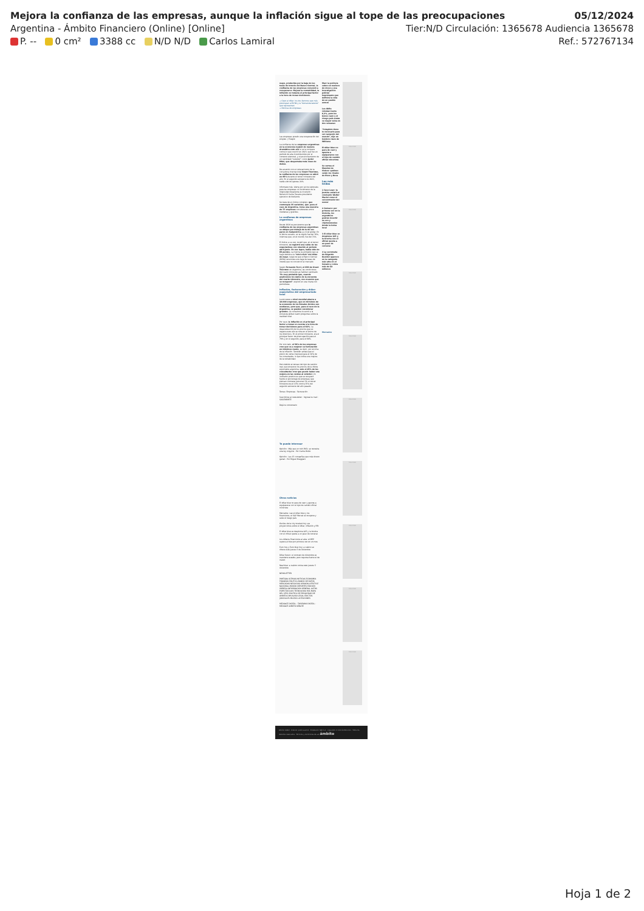Mejora la confianza de las empresas, aunque la inflación sigue al tope de las preocupaciones 05/12/2024
Argentina - Ámbito Financiero (Online) [Online] Tier:N/D Circulación: 1365678 Audiencia 1365678
P. -- 0 cm² 3388 cc N/D N/D Carlos Lamiral Ref.: 572767134
mayo, producida por la baja de las tasas de interés del Banco Central, la confianza de las empresas comenzó a recuperarse. Mejora la rentabilidad, la inflación es todavía el principal factor a la hora de tomar decisiones.
→ Cepo al dólar: los dos factores que más preocupan al BCRA y la "demanda latente" que representan
→ Noticias de empresas
Las empresas prevén una recuperación del empleo. | Freepik
La confianza de las empresas argentinas en la economía mejoró de manera dramática este año si se la compara contra lo que ocurrió en 2023, que fue un período de alta incertidumbre por el contexto electoral, y el posicionamiento de un candidato "outsider", como Javier Milei, que despertaba toda clase de dudas.
De acuerdo con un relevamiento de la consultora internacional Grant Thornton, la confianza de las empresas se ubicó en 65% durante el tercer trimestre del año. En el segundo semestre de 2023, había sido de apenas 24%.
Informate más: Alerta por juicios laborales para las empresas: el incremento de la litigiosidad desalienta la inversión · Renunció Carlos Tavares presidente ejecutivo de Stellantis
Se trata de un índice complejo, que contempla 35 variables, que -para el caso de Argentina- toma una muestra de 77 empresas consideradas entre medianas y grandes.
La confianza de empresas argentinas
Desde 2020 es persistente que la confianza de las empresas argentinas se ubique por debajo de la de sus pares en Sudamérica y a nivel global. En el último estudio, en la región fue del 76%, mientras que, en el mundo, fue del 74%.
El índice, a su vez, reveló que, en el tercer trimestre, se registró una caída de las expectativas con relación al período abril-junio. En ese lapso, había sido de 69 puntos. La merma es probable que se haya debido a la "mini crisis" del dólar de mayo, luego de que el Banco Central (BCRA) anunciara una baja de tasas de interés que no convenció al mercado.
Según Fernando Furci, el CEO de Grant Thornton en Argentina, las condiciones del cuarto trimestre ya habrían cambiado. "Es muy probable que, cuando analicemos los datos de la encuesta del cuarto trimestre, nos muestre que se recuperó", explicó en una charla con periodistas.
Inflación, facturación y dólar: expectativa del empresariado local
La encuesta a nivel mundial abarca a 10.000 empresas, que en términos de la economía de los Estados Unidos son medianas, pero que, para el caso de la Argentina, se pueden considerar grandes. La consultora le sumó a la encuesta global cuatro preguntas sobre la realidad local.
Por caso, la inflación es el principal factor a tomar en cuenta a la hora de tomar decisiones para el 62%. La desaceleración de los precios que se registra este año se nota en el ánimo de los directivos. En el primer trimestre, era el principal factor de preocupación para el 70% y en el segundo, para el 69%.
Por otro lado, el 56% de las empresas cree que va a mejorar su facturación en términos reales, es decir, por encima de la inflación. También señala que el precio de venta mejorará para el 38% de los consultados, lo que indica una mejora de la rentabilidad.
Pero debido al retraso del tipo de cambio real, que encarece los precios de la oferta exportable argentina, solo el 25% de los consultados cree que puede haber una mejora en las ventas al exterior. Un indicador positivo es que se recuperó fuerte el porcentaje de empresas que piensan contratar personal. En el tercer trimestre era el 43% contra 35% del segundo semestre del año pasado.
Temas: Empresas · Facturación
Suscribirse al newsletter · Ingresá tu mail · SUSCRIBIRTE
Dejá tu comentario
Te puede interesar
Opinión · Más que un mini RIGI, se necesita una ley mipyme · Por Carlos Roiko
Opinión · Las 15 compañías que más dinero ganan · Por Miguel Braggiani
Otras noticias
El dólar blue no para de caer y apunta a equipararse con el tipo de cambio oficial minorista
Mercados: cae el dólar blue y los financieros, el S&P Merval se recupera y sube el riesgo país
Gurúes de la city revelan hoy sus proyecciones sobre el dólar, inflación y PBI
El dólar blue se desploma $25 y la brecha con el oficial queda a un paso de cerrarse
Los dólares financieros al alza: el MEP supera al blue por primera vez en un mes
Euro hoy y Euro blue hoy: a cuánto se ofrece este jueves 5 de diciembre
Dólar futuro: el contrato de diciembre se mantiene estable, pero repunta fuerte el de marzo
Real blue: a cuánto cotiza este jueves 5 diciembre
NEWSLETTER
PORTADA ÚLTIMAS NOTICIAS ECONOMÍA FINANZAS POLÍTICA BANCO DE DATOS MERCADOS NEGOCIOS OPINIÓN LIFESTYLE NACIONAL MUNDO DEPORTES EDICIÓN IMPRESA INFORMACIÓN GENERAL AUTOS ESPECTÁCULOS TECNOLOGÍA RSS MAPA DEL SITIO POLÍTICA DE PRIVACIDAD DE AMBITO.COM AVISO LEGAL EDICTOS JUDICIALES MULTAS LICITACIONES
MEDIAKIT DIGITAL · TARIFARIO DIGITAL · MEDIAKIT AMBITO DEBATE
Max: la película sobre un muñeco de nieve y una investigación policial inquietante que definirá la vida de un pueblo entero
Los ADRs rebotan hasta 6,2%, pero los bonos caen y el riesgo país anota su mayor suba en dos semanas
"Colapinto tiene lo necesario para ser campeón del mundo", dijo un hombre clave de Williams
El dólar blue no para de caer y apunta a equipararse con el tipo de cambio oficial minorista
Se sortea el Mundial de Clubes: quiénes serán los rivales de River y Boca
Las más leídas
1 Caso Loan: la Justicia señaló al comisario Walter Maciel como el secuestrador del menor
2 Cedears: por primera vez en la historia, los argentinos podrán invertir en oro y criptomonedas desde la bolsa local
3 El dólar blue se desploma $25 y la brecha con el oficial queda a un paso de cerrarse
4 La secretaria de Edgardo Kueider aparece en la categoría más alta en el Senado y cobra más de $2 millones
Mercados
PUBLICIDAD
PUBLICIDAD
PUBLICIDAD
PUBLICIDAD
PUBLICIDAD
PUBLICIDAD
PUBLICIDAD
PUBLICIDAD
PUBLICIDAD
Edición 16862 · Director: Julián Guarino · Propietario: NeFi S.A. · Copyright © 2024 Ámbito.com · Todos los derechos reservados · Términos y condiciones de uso ámbito
Hoja 1 de 2